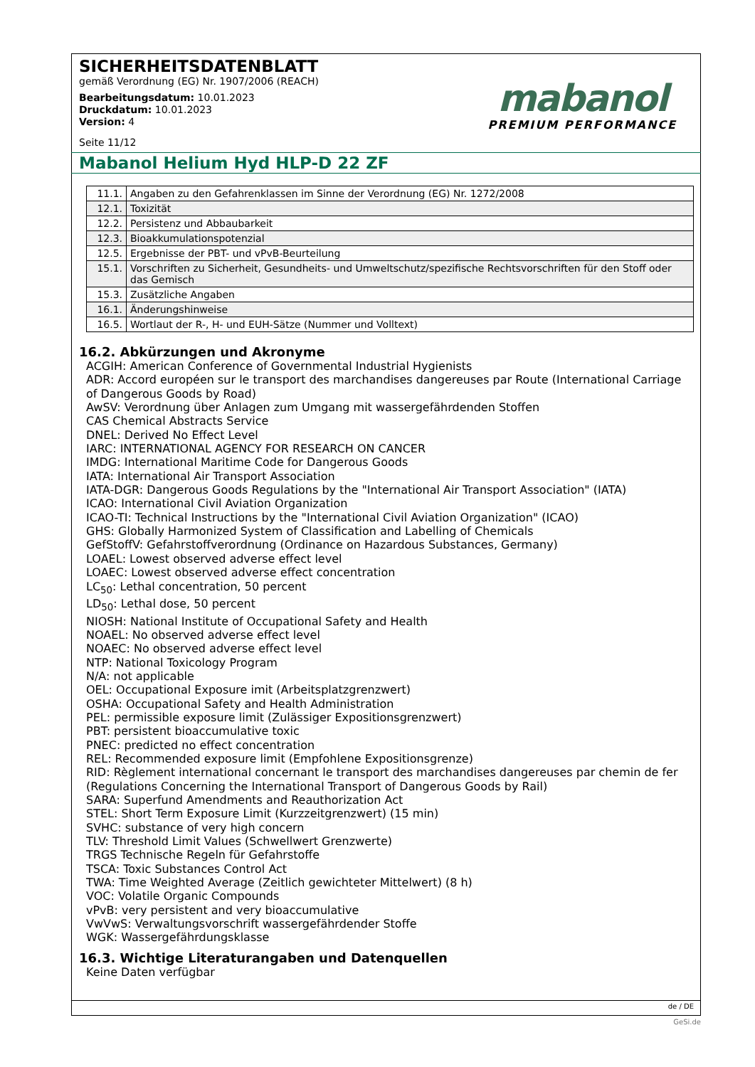SICHERHEITSDATENBLATT
gemäß Verordnung (EG) Nr. 1907/2006 (REACH)
Bearbeitungsdatum: 10.01.2023
Druckdatum: 10.01.2023
Version: 4
Seite 11/12
mabanol
PREMIUM PERFORMANCE
Mabanol Helium Hyd HLP-D 22 ZF
| 11.1. | Angaben zu den Gefahrenklassen im Sinne der Verordnung (EG) Nr. 1272/2008 |
| 12.1. | Toxizität |
| 12.2. | Persistenz und Abbaubarkeit |
| 12.3. | Bioakkumulationspotenzial |
| 12.5. | Ergebnisse der PBT- und vPvB-Beurteilung |
| 15.1. | Vorschriften zu Sicherheit, Gesundheits- und Umweltschutz/spezifische Rechtsvorschriften für den Stoff oder das Gemisch |
| 15.3. | Zusätzliche Angaben |
| 16.1. | Änderungshinweise |
| 16.5. | Wortlaut der R-, H- und EUH-Sätze (Nummer und Volltext) |
16.2. Abkürzungen und Akronyme
ACGIH: American Conference of Governmental Industrial Hygienists
ADR: Accord européen sur le transport des marchandises dangereuses par Route (International Carriage of Dangerous Goods by Road)
AwSV: Verordnung über Anlagen zum Umgang mit wassergefährdenden Stoffen
CAS Chemical Abstracts Service
DNEL: Derived No Effect Level
IARC: INTERNATIONAL AGENCY FOR RESEARCH ON CANCER
IMDG: International Maritime Code for Dangerous Goods
IATA: International Air Transport Association
IATA-DGR: Dangerous Goods Regulations by the "International Air Transport Association" (IATA)
ICAO: International Civil Aviation Organization
ICAO-TI: Technical Instructions by the "International Civil Aviation Organization" (ICAO)
GHS: Globally Harmonized System of Classification and Labelling of Chemicals
GefStoffV: Gefahrstoffverordnung (Ordinance on Hazardous Substances, Germany)
LOAEL: Lowest observed adverse effect level
LOAEC: Lowest observed adverse effect concentration
LC<sub>50</sub>: Lethal concentration, 50 percent
LD<sub>50</sub>: Lethal dose, 50 percent
NIOSH: National Institute of Occupational Safety and Health
NOAEL: No observed adverse effect level
NOAEC: No observed adverse effect level
NTP: National Toxicology Program
N/A: not applicable
OEL: Occupational Exposure imit (Arbeitsplatzgrenzwert)
OSHA: Occupational Safety and Health Administration
PEL: permissible exposure limit (Zulässiger Expositionsgrenzwert)
PBT: persistent bioaccumulative toxic
PNEC: predicted no effect concentration
REL: Recommended exposure limit (Empfohlene Expositionsgrenze)
RID: Règlement international concernant le transport des marchandises dangereuses par chemin de fer (Regulations Concerning the International Transport of Dangerous Goods by Rail)
SARA: Superfund Amendments and Reauthorization Act
STEL: Short Term Exposure Limit (Kurzzeitgrenzwert) (15 min)
SVHC: substance of very high concern
TLV: Threshold Limit Values (Schwellwert Grenzwerte)
TRGS Technische Regeln für Gefahrstoffe
TSCA: Toxic Substances Control Act
TWA: Time Weighted Average (Zeitlich gewichteter Mittelwert) (8 h)
VOC: Volatile Organic Compounds
vPvB: very persistent and very bioaccumulative
VwVwS: Verwaltungsvorschrift wassergefährdender Stoffe
WGK: Wassergefährdungsklasse
16.3. Wichtige Literaturangaben und Datenquellen
Keine Daten verfügbar
de / DE
GeSi.de